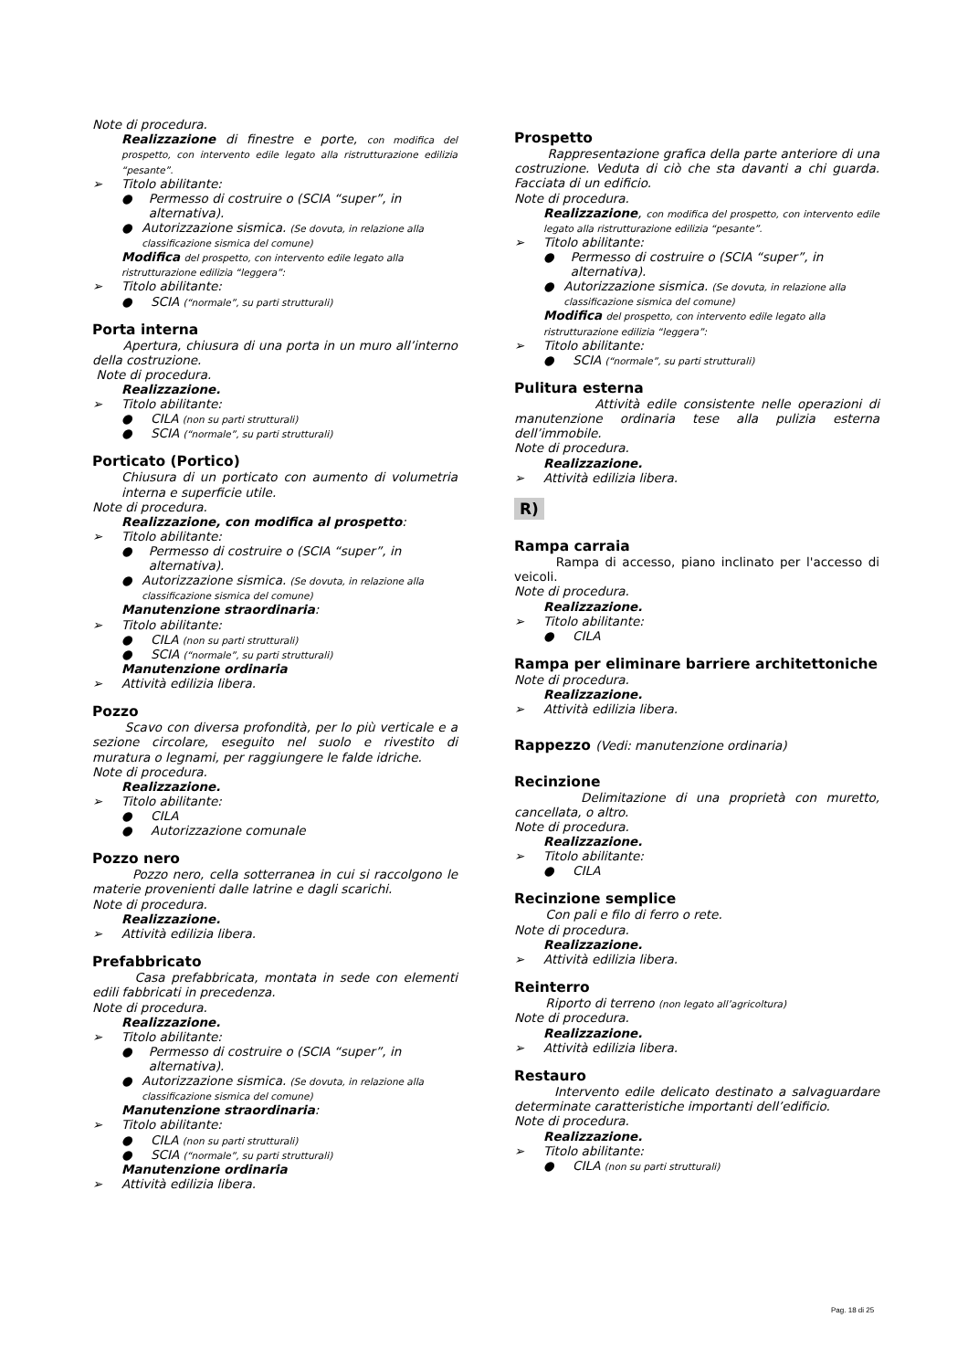Note di procedura.
Realizzazione di finestre e porte, con modifica del prospetto, con intervento edile legato alla ristrutturazione edilizia “pesante”.
➢ Titolo abilitante:
● Permesso di costruire o (SCIA “super”, in alternativa).
● Autorizzazione sismica. (Se dovuta, in relazione alla classificazione sismica del comune)
Modifica del prospetto, con intervento edile legato alla ristrutturazione edilizia “leggera”:
➢ Titolo abilitante:
● SCIA (“normale”, su parti strutturali)
Porta interna
Apertura, chiusura di una porta in un muro all’interno della costruzione.
Note di procedura.
Realizzazione.
➢ Titolo abilitante:
● CILA (non su parti strutturali)
● SCIA (“normale”, su parti strutturali)
Porticato (Portico)
Chiusura di un porticato con aumento di volumetria interna e superficie utile.
Note di procedura.
Realizzazione, con modifica al prospetto:
➢ Titolo abilitante:
● Permesso di costruire o (SCIA “super”, in alternativa).
● Autorizzazione sismica. (Se dovuta, in relazione alla classificazione sismica del comune)
Manutenzione straordinaria:
➢ Titolo abilitante:
● CILA (non su parti strutturali)
● SCIA (“normale”, su parti strutturali)
Manutenzione ordinaria
➢ Attività edilizia libera.
Pozzo
Scavo con diversa profondità, per lo più verticale e a sezione circolare, eseguito nel suolo e rivestito di muratura o legnami, per raggiungere le falde idriche.
Note di procedura.
Realizzazione.
➢ Titolo abilitante:
● CILA
● Autorizzazione comunale
Pozzo nero
Pozzo nero, cella sotterranea in cui si raccolgono le materie provenienti dalle latrine e dagli scarichi.
Note di procedura.
Realizzazione.
➢ Attività edilizia libera.
Prefabbricato
Casa prefabbricata, montata in sede con elementi edili fabbricati in precedenza.
Note di procedura.
Realizzazione.
➢ Titolo abilitante:
● Permesso di costruire o (SCIA “super”, in alternativa).
● Autorizzazione sismica. (Se dovuta, in relazione alla classificazione sismica del comune)
Manutenzione straordinaria:
➢ Titolo abilitante:
● CILA (non su parti strutturali)
● SCIA (“normale”, su parti strutturali)
Manutenzione ordinaria
➢ Attività edilizia libera.
Prospetto
Rappresentazione grafica della parte anteriore di una costruzione. Veduta di ciò che sta davanti a chi guarda. Facciata di un edificio.
Note di procedura.
Realizzazione, con modifica del prospetto, con intervento edile legato alla ristrutturazione edilizia “pesante”.
➢ Titolo abilitante:
● Permesso di costruire o (SCIA “super”, in alternativa).
● Autorizzazione sismica. (Se dovuta, in relazione alla classificazione sismica del comune)
Modifica del prospetto, con intervento edile legato alla ristrutturazione edilizia “leggera”:
➢ Titolo abilitante:
● SCIA (“normale”, su parti strutturali)
Pulitura esterna
Attività edile consistente nelle operazioni di manutenzione ordinaria tese alla pulizia esterna dell’immobile.
Note di procedura.
Realizzazione.
➢ Attività edilizia libera.
R)
Rampa carraia
Rampa di accesso, piano inclinato per l'accesso di veicoli.
Note di procedura.
Realizzazione.
➢ Titolo abilitante:
● CILA
Rampa per eliminare barriere architettoniche
Note di procedura.
Realizzazione.
➢ Attività edilizia libera.
Rappezzo (Vedi: manutenzione ordinaria)
Recinzione
Delimitazione di una proprietà con muretto, cancellata, o altro.
Note di procedura.
Realizzazione.
➢ Titolo abilitante:
● CILA
Recinzione semplice
Con pali e filo di ferro o rete.
Note di procedura.
Realizzazione.
➢ Attività edilizia libera.
Reinterro
Riporto di terreno (non legato all’agricoltura)
Note di procedura.
Realizzazione.
➢ Attività edilizia libera.
Restauro
Intervento edile delicato destinato a salvaguardare determinate caratteristiche importanti dell’edificio.
Note di procedura.
Realizzazione.
➢ Titolo abilitante:
● CILA (non su parti strutturali)
Pag. 18 di 25